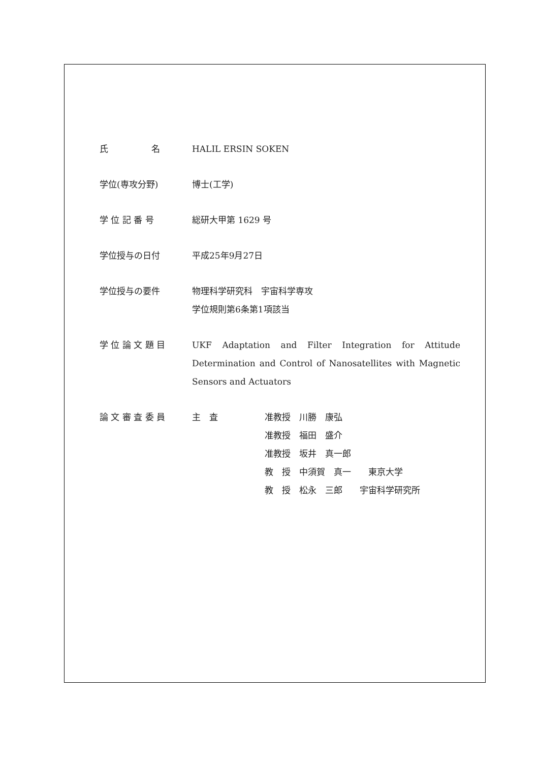氏　　　　　名 HALIL ERSIN SOKEN
学位(専攻分野) 博士(工学)
学 位 記 番 号 総研大甲第 1629 号
学位授与の日付 平成25年9月27日
学位授与の要件 物理科学研究科　宇宙科学専攻
学位規則第6条第1項該当
学 位 論 文 題 目 UKF Adaptation and Filter Integration for Attitude Determination and Control of Nanosatellites with Magnetic Sensors and Actuators
論 文 審 査 委 員 主　査 准教授　川勝　康弘
准教授　福田　盛介
准教授　坂井　真一郎
教　授　中須賀　真一　　東京大学
教　授　松永　三郎　　宇宙科学研究所